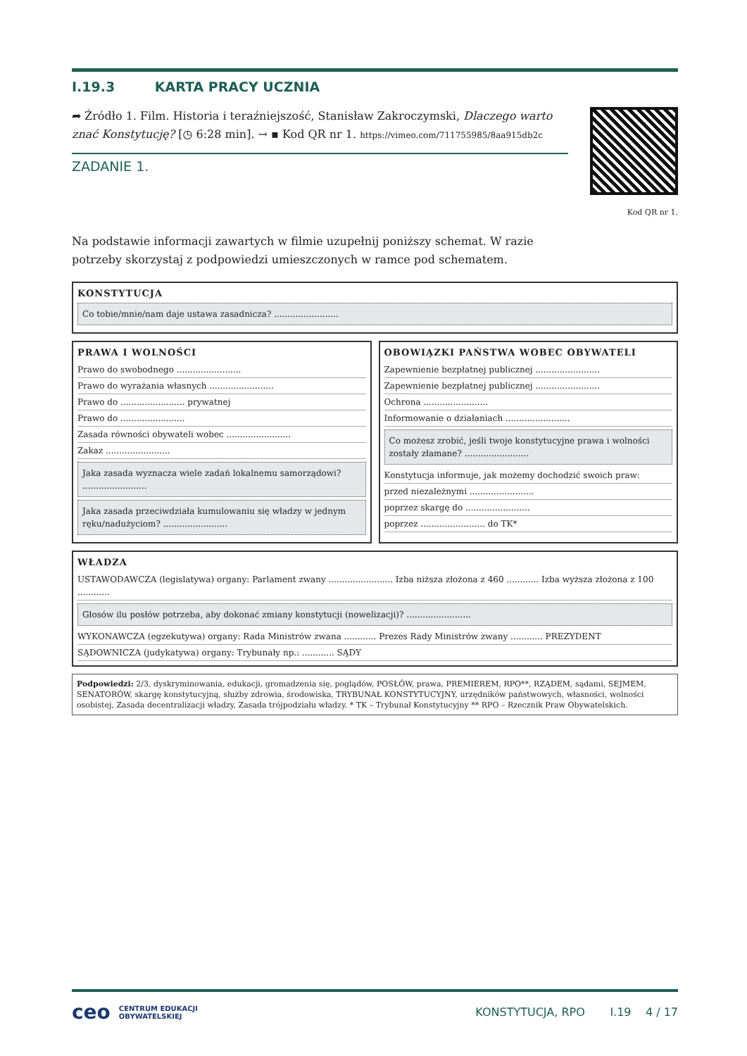I.19.3 KARTA PRACY UCZNIA
➦ Źródło 1. Film. Historia i teraźniejszość, Stanisław Zakroczymski, Dlaczego warto znać Konstytucję? [◷ 6:28 min]. → ▪ Kod QR nr 1. https://vimeo.com/711755985/8aa915db2c
ZADANIE 1.
Kod QR nr 1.
Na podstawie informacji zawartych w filmie uzupełnij poniższy schemat. W razie potrzeby skorzystaj z podpowiedzi umieszczonych w ramce pod schematem.
KONSTYTUCJA
Co tobie/mnie/nam daje ustawa zasadnicza? ........................
PRAWA I WOLNOŚCI
Prawo do swobodnego ........................
Prawo do wyrażania własnych ........................
Prawo do ........................ prywatnej
Prawo do ........................
Zasada równości obywateli wobec ........................
Zakaz ........................
Jaka zasada wyznacza wiele zadań lokalnemu samorządowi? ........................
Jaka zasada przeciwdziała kumulowaniu się władzy w jednym ręku/nadużyciom? ........................
OBOWIĄZKI PAŃSTWA WOBEC OBYWATELI
Zapewnienie bezpłatnej publicznej ........................
Zapewnienie bezpłatnej publicznej ........................
Ochrona ........................
Informowanie o działaniach ........................
Co możesz zrobić, jeśli twoje konstytucyjne prawa i wolności zostały złamane? ........................
Konstytucja informuje, jak możemy dochodzić swoich praw:
przed niezależnymi ........................
poprzez skargę do ........................
poprzez ........................ do TK*
WŁADZA
USTAWODAWCZA (legislatywa) organy: Parlament zwany ........................ Izba niższa złożona z 460 ............ Izba wyższa złożona z 100 ............
Głosów ilu posłów potrzeba, aby dokonać zmiany konstytucji (nowelizacji)? ........................
WYKONAWCZA (egzekutywa) organy: Rada Ministrów zwana ............ Prezes Rady Ministrów zwany ............ PREZYDENT
SĄDOWNICZA (judykatywa) organy: Trybunały np.: ............ SĄDY
Podpowiedzi: 2/3, dyskryminowania, edukacji, gromadzenia się, poglądów, POSŁÓW, prawa, PREMIEREM, RPO**, RZĄDEM, sądami, SEJMEM, SENATORÓW, skargę konstytucyjną, służby zdrowia, środowiska, TRYBUNAŁ KONSTYTUCYJNY, urzędników państwowych, własności, wolności osobistej, Zasada decentralizacji władzy, Zasada trójpodziału władzy. * TK – Trybunał Konstytucyjny ** RPO – Rzecznik Praw Obywatelskich.
ceo CENTRUM EDUKACJI
OBYWATELSKIEJ
KONSTYTUCJA, RPO I.19 4 / 17